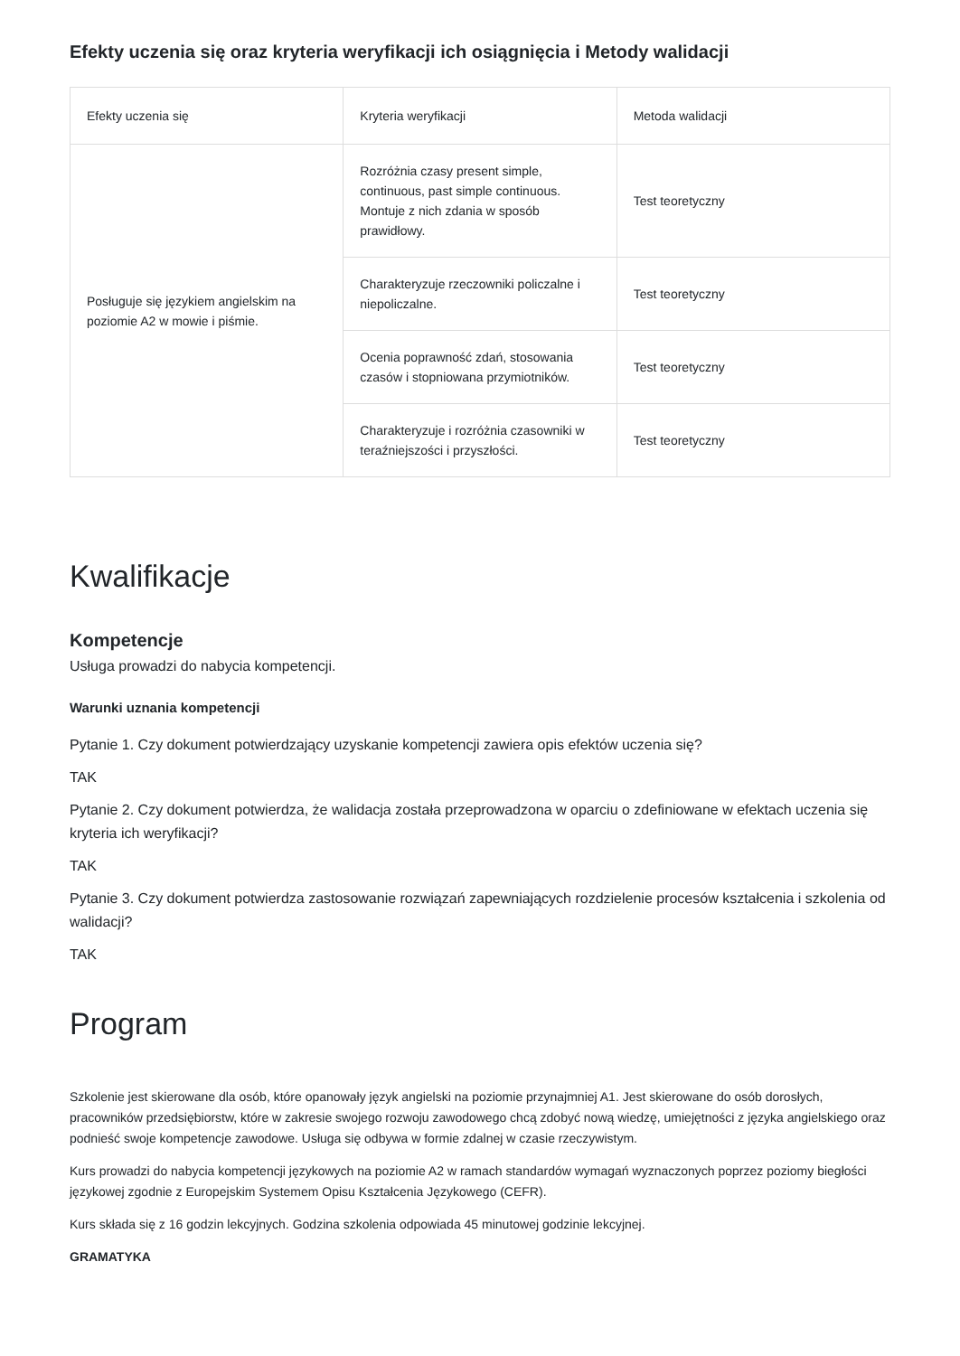Efekty uczenia się oraz kryteria weryfikacji ich osiągnięcia i Metody walidacji
| Efekty uczenia się | Kryteria weryfikacji | Metoda walidacji |
| --- | --- | --- |
| Posługuje się językiem angielskim na poziomie A2 w mowie i piśmie. | Rozróżnia czasy present simple, continuous, past simple continuous. Montuje z nich zdania w sposób prawidłowy. | Test teoretyczny |
| | Charakteryzuje rzeczowniki policzalne i niepoliczalne. | Test teoretyczny |
| | Ocenia poprawność zdań, stosowania czasów i stopniowana przymiotników. | Test teoretyczny |
| | Charakteryzuje i rozróżnia czasowniki w teraźniejszości i przyszłości. | Test teoretyczny |
Kwalifikacje
Kompetencje
Usługa prowadzi do nabycia kompetencji.
Warunki uznania kompetencji
Pytanie 1. Czy dokument potwierdzający uzyskanie kompetencji zawiera opis efektów uczenia się?
TAK
Pytanie 2. Czy dokument potwierdza, że walidacja została przeprowadzona w oparciu o zdefiniowane w efektach uczenia się kryteria ich weryfikacji?
TAK
Pytanie 3. Czy dokument potwierdza zastosowanie rozwiązań zapewniających rozdzielenie procesów kształcenia i szkolenia od walidacji?
TAK
Program
Szkolenie jest skierowane dla osób, które opanowały język angielski na poziomie przynajmniej A1. Jest skierowane do osób dorosłych, pracowników przedsiębiorstw, które w zakresie swojego rozwoju zawodowego chcą zdobyć nową wiedzę, umiejętności z języka angielskiego oraz podnieść swoje kompetencje zawodowe. Usługa się odbywa w formie zdalnej w czasie rzeczywistym.
Kurs prowadzi do nabycia kompetencji językowych na poziomie A2 w ramach standardów wymagań wyznaczonych poprzez poziomy biegłości językowej zgodnie z Europejskim Systemem Opisu Kształcenia Językowego (CEFR).
Kurs składa się z 16 godzin lekcyjnych. Godzina szkolenia odpowiada 45 minutowej godzinie lekcyjnej.
GRAMATYKA